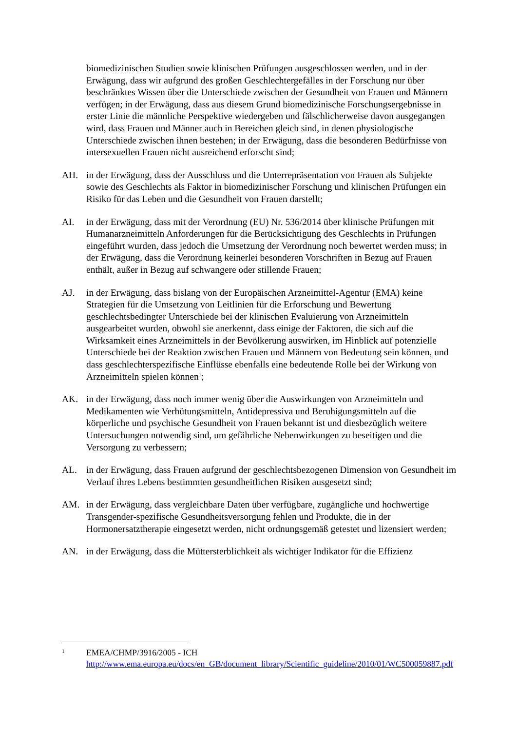biomedizinischen Studien sowie klinischen Prüfungen ausgeschlossen werden, und in der Erwägung, dass wir aufgrund des großen Geschlechtergefälles in der Forschung nur über beschränktes Wissen über die Unterschiede zwischen der Gesundheit von Frauen und Männern verfügen; in der Erwägung, dass aus diesem Grund biomedizinische Forschungsergebnisse in erster Linie die männliche Perspektive wiedergeben und fälschlicherweise davon ausgegangen wird, dass Frauen und Männer auch in Bereichen gleich sind, in denen physiologische Unterschiede zwischen ihnen bestehen; in der Erwägung, dass die besonderen Bedürfnisse von intersexuellen Frauen nicht ausreichend erforscht sind;
AH. in der Erwägung, dass der Ausschluss und die Unterrepräsentation von Frauen als Subjekte sowie des Geschlechts als Faktor in biomedizinischer Forschung und klinischen Prüfungen ein Risiko für das Leben und die Gesundheit von Frauen darstellt;
AI. in der Erwägung, dass mit der Verordnung (EU) Nr. 536/2014 über klinische Prüfungen mit Humanarzneimitteln Anforderungen für die Berücksichtigung des Geschlechts in Prüfungen eingeführt wurden, dass jedoch die Umsetzung der Verordnung noch bewertet werden muss; in der Erwägung, dass die Verordnung keinerlei besonderen Vorschriften in Bezug auf Frauen enthält, außer in Bezug auf schwangere oder stillende Frauen;
AJ. in der Erwägung, dass bislang von der Europäischen Arzneimittel-Agentur (EMA) keine Strategien für die Umsetzung von Leitlinien für die Erforschung und Bewertung geschlechtsbedingter Unterschiede bei der klinischen Evaluierung von Arzneimitteln ausgearbeitet wurden, obwohl sie anerkennt, dass einige der Faktoren, die sich auf die Wirksamkeit eines Arzneimittels in der Bevölkerung auswirken, im Hinblick auf potenzielle Unterschiede bei der Reaktion zwischen Frauen und Männern von Bedeutung sein können, und dass geschlechterspezifische Einflüsse ebenfalls eine bedeutende Rolle bei der Wirkung von Arzneimitteln spielen können<sup>1</sup>;
AK. in der Erwägung, dass noch immer wenig über die Auswirkungen von Arzneimitteln und Medikamenten wie Verhütungsmitteln, Antidepressiva und Beruhigungsmitteln auf die körperliche und psychische Gesundheit von Frauen bekannt ist und diesbezüglich weitere Untersuchungen notwendig sind, um gefährliche Nebenwirkungen zu beseitigen und die Versorgung zu verbessern;
AL. in der Erwägung, dass Frauen aufgrund der geschlechtsbezogenen Dimension von Gesundheit im Verlauf ihres Lebens bestimmten gesundheitlichen Risiken ausgesetzt sind;
AM. in der Erwägung, dass vergleichbare Daten über verfügbare, zugängliche und hochwertige Transgender-spezifische Gesundheitsversorgung fehlen und Produkte, die in der Hormonersatztherapie eingesetzt werden, nicht ordnungsgemäß getestet und lizensiert werden;
AN. in der Erwägung, dass die Müttersterblichkeit als wichtiger Indikator für die Effizienz
1
EMEA/CHMP/3916/2005 - ICH http://www.ema.europa.eu/docs/en_GB/document_library/Scientific_guideline/2010/01/WC500059887.pdf